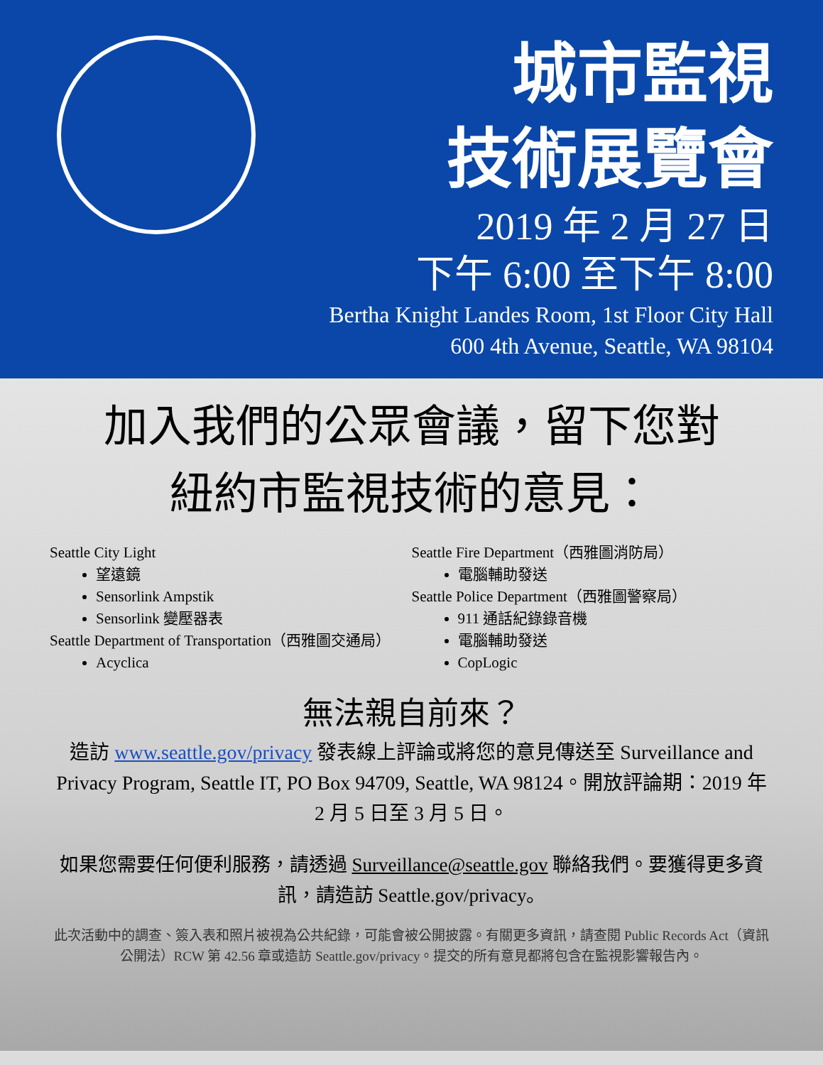城市監視
技術展覽會
2019 年 2 月 27 日
下午 6:00 至下午 8:00
Bertha Knight Landes Room, 1st Floor City Hall
600 4th Avenue, Seattle, WA 98104
加入我們的公眾會議，留下您對
紐約市監視技術的意見：
Seattle City Light
望遠鏡
Sensorlink Ampstik
Sensorlink 變壓器表
Seattle Department of Transportation（西雅圖交通局）
Acyclica
Seattle Fire Department（西雅圖消防局）
電腦輔助發送
Seattle Police Department（西雅圖警察局）
911 通話紀錄錄音機
電腦輔助發送
CopLogic
無法親自前來？
造訪 www.seattle.gov/privacy 發表線上評論或將您的意見傳送至 Surveillance and Privacy Program, Seattle IT, PO Box 94709, Seattle, WA 98124。開放評論期：2019 年 2 月 5 日至 3 月 5 日。
如果您需要任何便利服務，請透過 Surveillance@seattle.gov 聯絡我們。要獲得更多資訊，請造訪 Seattle.gov/privacy。
此次活動中的調查、簽入表和照片被視為公共紀錄，可能會被公開披露。有關更多資訊，請查閱 Public Records Act（資訊公開法）RCW 第 42.56 章或造訪 Seattle.gov/privacy。提交的所有意見都將包含在監視影響報告內。